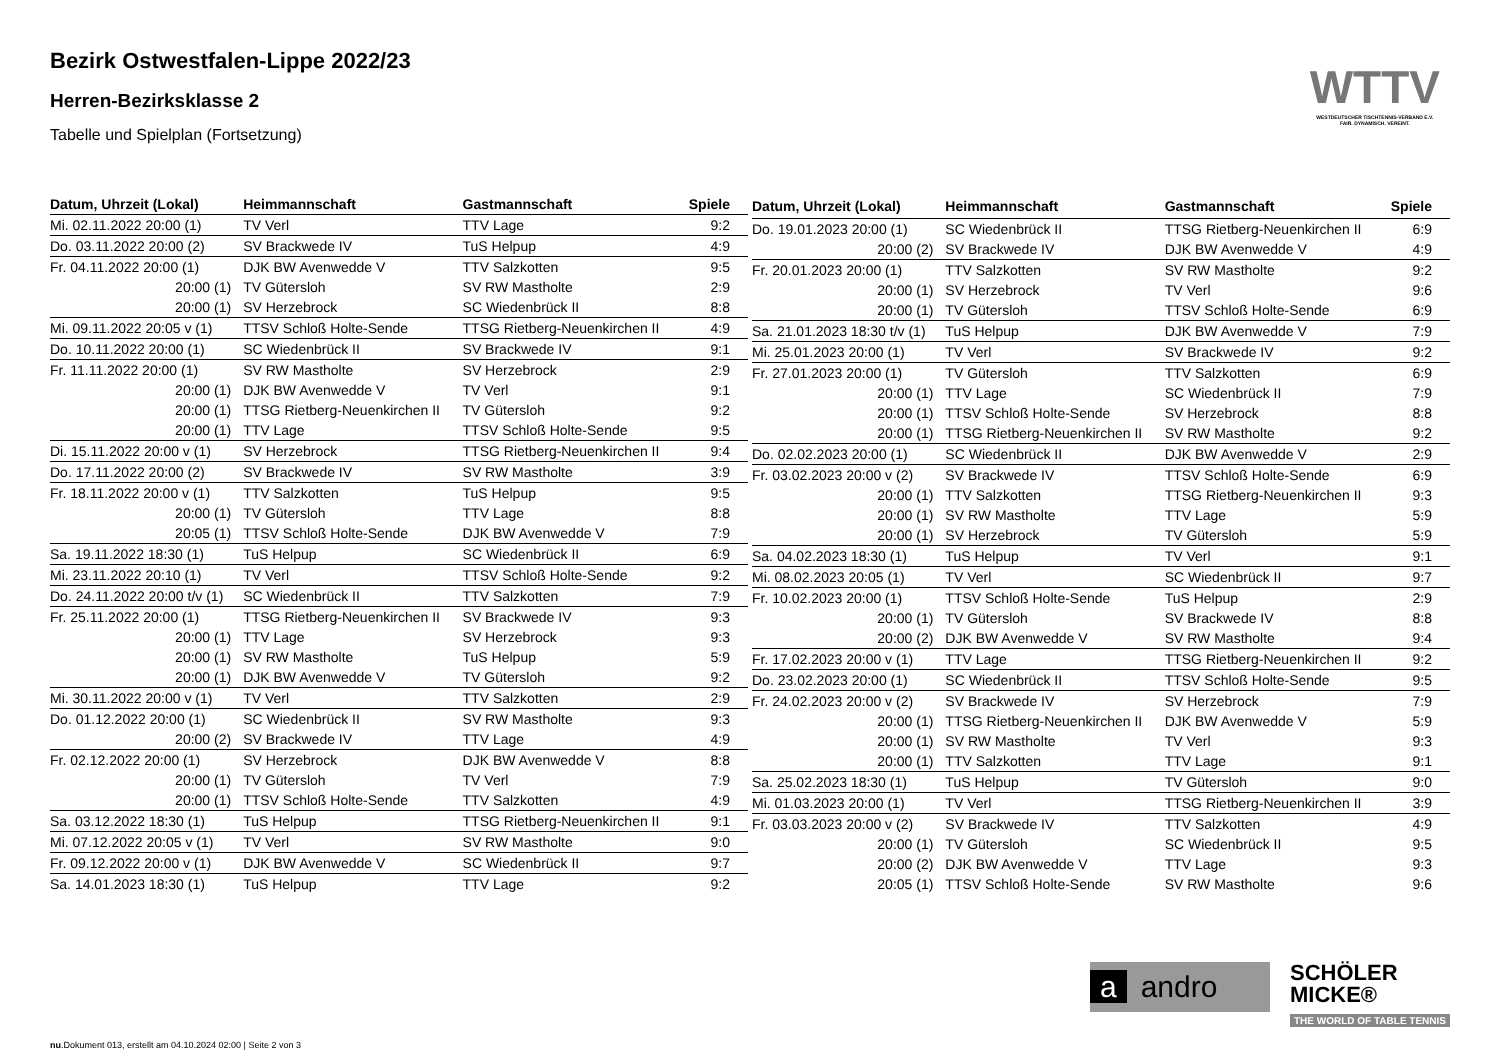WTTV
WESTDEUTSCHER TISCHTENNIS-VERBAND E.V.
FAIR. DYNAMISCH. VEREINT.
Bezirk Ostwestfalen-Lippe 2022/23
Herren-Bezirksklasse 2
Tabelle und Spielplan (Fortsetzung)
| Datum, Uhrzeit (Lokal) | Heimmannschaft | Gastmannschaft | Spiele |
| --- | --- | --- | --- |
| Mi. 02.11.2022 20:00 (1) | TV Verl | TTV Lage | 9:2 |
| Do. 03.11.2022 20:00 (2) | SV Brackwede IV | TuS Helpup | 4:9 |
| Fr. 04.11.2022 20:00 (1) | DJK BW Avenwedde V | TTV Salzkotten | 9:5 |
| 20:00 (1) | TV Gütersloh | SV RW Mastholte | 2:9 |
| 20:00 (1) | SV Herzebrock | SC Wiedenbrück II | 8:8 |
| Mi. 09.11.2022 20:05 v (1) | TTSV Schloß Holte-Sende | TTSG Rietberg-Neuenkirchen II | 4:9 |
| Do. 10.11.2022 20:00 (1) | SC Wiedenbrück II | SV Brackwede IV | 9:1 |
| Fr. 11.11.2022 20:00 (1) | SV RW Mastholte | SV Herzebrock | 2:9 |
| 20:00 (1) | DJK BW Avenwedde V | TV Verl | 9:1 |
| 20:00 (1) | TTSG Rietberg-Neuenkirchen II | TV Gütersloh | 9:2 |
| 20:00 (1) | TTV Lage | TTSV Schloß Holte-Sende | 9:5 |
| Di. 15.11.2022 20:00 v (1) | SV Herzebrock | TTSG Rietberg-Neuenkirchen II | 9:4 |
| Do. 17.11.2022 20:00 (2) | SV Brackwede IV | SV RW Mastholte | 3:9 |
| Fr. 18.11.2022 20:00 v (1) | TTV Salzkotten | TuS Helpup | 9:5 |
| 20:00 (1) | TV Gütersloh | TTV Lage | 8:8 |
| 20:05 (1) | TTSV Schloß Holte-Sende | DJK BW Avenwedde V | 7:9 |
| Sa. 19.11.2022 18:30 (1) | TuS Helpup | SC Wiedenbrück II | 6:9 |
| Mi. 23.11.2022 20:10 (1) | TV Verl | TTSV Schloß Holte-Sende | 9:2 |
| Do. 24.11.2022 20:00 t/v (1) | SC Wiedenbrück II | TTV Salzkotten | 7:9 |
| Fr. 25.11.2022 20:00 (1) | TTSG Rietberg-Neuenkirchen II | SV Brackwede IV | 9:3 |
| 20:00 (1) | TTV Lage | SV Herzebrock | 9:3 |
| 20:00 (1) | SV RW Mastholte | TuS Helpup | 5:9 |
| 20:00 (1) | DJK BW Avenwedde V | TV Gütersloh | 9:2 |
| Mi. 30.11.2022 20:00 v (1) | TV Verl | TTV Salzkotten | 2:9 |
| Do. 01.12.2022 20:00 (1) | SC Wiedenbrück II | SV RW Mastholte | 9:3 |
| 20:00 (2) | SV Brackwede IV | TTV Lage | 4:9 |
| Fr. 02.12.2022 20:00 (1) | SV Herzebrock | DJK BW Avenwedde V | 8:8 |
| 20:00 (1) | TV Gütersloh | TV Verl | 7:9 |
| 20:00 (1) | TTSV Schloß Holte-Sende | TTV Salzkotten | 4:9 |
| Sa. 03.12.2022 18:30 (1) | TuS Helpup | TTSG Rietberg-Neuenkirchen II | 9:1 |
| Mi. 07.12.2022 20:05 v (1) | TV Verl | SV RW Mastholte | 9:0 |
| Fr. 09.12.2022 20:00 v (1) | DJK BW Avenwedde V | SC Wiedenbrück II | 9:7 |
| Sa. 14.01.2023 18:30 (1) | TuS Helpup | TTV Lage | 9:2 |
| Datum, Uhrzeit (Lokal) | Heimmannschaft | Gastmannschaft | Spiele |
| --- | --- | --- | --- |
| Do. 19.01.2023 20:00 (1) | SC Wiedenbrück II | TTSG Rietberg-Neuenkirchen II | 6:9 |
| 20:00 (2) | SV Brackwede IV | DJK BW Avenwedde V | 4:9 |
| Fr. 20.01.2023 20:00 (1) | TTV Salzkotten | SV RW Mastholte | 9:2 |
| 20:00 (1) | SV Herzebrock | TV Verl | 9:6 |
| 20:00 (1) | TV Gütersloh | TTSV Schloß Holte-Sende | 6:9 |
| Sa. 21.01.2023 18:30 t/v (1) | TuS Helpup | DJK BW Avenwedde V | 7:9 |
| Mi. 25.01.2023 20:00 (1) | TV Verl | SV Brackwede IV | 9:2 |
| Fr. 27.01.2023 20:00 (1) | TV Gütersloh | TTV Salzkotten | 6:9 |
| 20:00 (1) | TTV Lage | SC Wiedenbrück II | 7:9 |
| 20:00 (1) | TTSV Schloß Holte-Sende | SV Herzebrock | 8:8 |
| 20:00 (1) | TTSG Rietberg-Neuenkirchen II | SV RW Mastholte | 9:2 |
| Do. 02.02.2023 20:00 (1) | SC Wiedenbrück II | DJK BW Avenwedde V | 2:9 |
| Fr. 03.02.2023 20:00 v (2) | SV Brackwede IV | TTSV Schloß Holte-Sende | 6:9 |
| 20:00 (1) | TTV Salzkotten | TTSG Rietberg-Neuenkirchen II | 9:3 |
| 20:00 (1) | SV RW Mastholte | TTV Lage | 5:9 |
| 20:00 (1) | SV Herzebrock | TV Gütersloh | 5:9 |
| Sa. 04.02.2023 18:30 (1) | TuS Helpup | TV Verl | 9:1 |
| Mi. 08.02.2023 20:05 (1) | TV Verl | SC Wiedenbrück II | 9:7 |
| Fr. 10.02.2023 20:00 (1) | TTSV Schloß Holte-Sende | TuS Helpup | 2:9 |
| 20:00 (1) | TV Gütersloh | SV Brackwede IV | 8:8 |
| 20:00 (2) | DJK BW Avenwedde V | SV RW Mastholte | 9:4 |
| Fr. 17.02.2023 20:00 v (1) | TTV Lage | TTSG Rietberg-Neuenkirchen II | 9:2 |
| Do. 23.02.2023 20:00 (1) | SC Wiedenbrück II | TTSV Schloß Holte-Sende | 9:5 |
| Fr. 24.02.2023 20:00 v (2) | SV Brackwede IV | SV Herzebrock | 7:9 |
| 20:00 (1) | TTSG Rietberg-Neuenkirchen II | DJK BW Avenwedde V | 5:9 |
| 20:00 (1) | SV RW Mastholte | TV Verl | 9:3 |
| 20:00 (1) | TTV Salzkotten | TTV Lage | 9:1 |
| Sa. 25.02.2023 18:30 (1) | TuS Helpup | TV Gütersloh | 9:0 |
| Mi. 01.03.2023 20:00 (1) | TV Verl | TTSG Rietberg-Neuenkirchen II | 3:9 |
| Fr. 03.03.2023 20:00 v (2) | SV Brackwede IV | TTV Salzkotten | 4:9 |
| 20:00 (1) | TV Gütersloh | SC Wiedenbrück II | 9:5 |
| 20:00 (2) | DJK BW Avenwedde V | TTV Lage | 9:3 |
| 20:05 (1) | TTSV Schloß Holte-Sende | SV RW Mastholte | 9:6 |
a andro
SCHÖLER
MICKE®
THE WORLD OF TABLE TENNIS
nu.Dokument 013, erstellt am 04.10.2024 02:00 | Seite 2 von 3